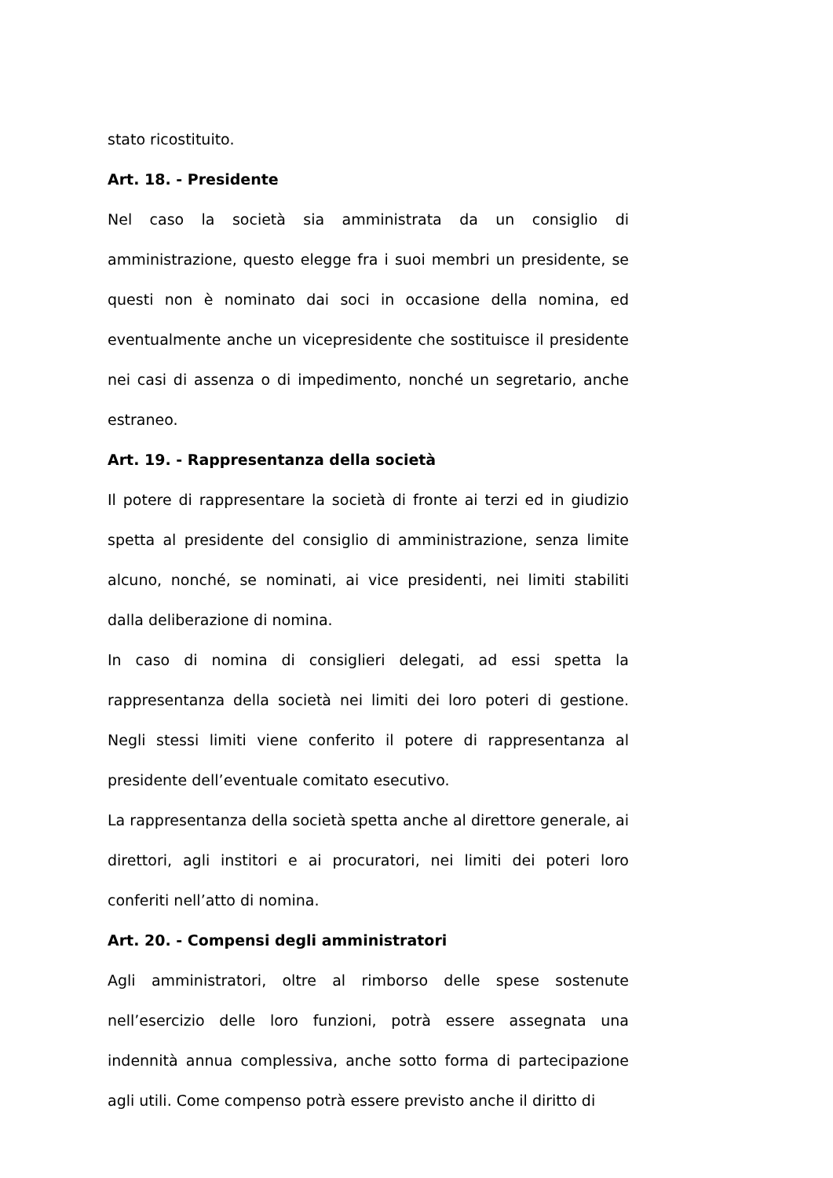stato ricostituito.
Art. 18. - Presidente
Nel caso la società sia amministrata da un consiglio di amministrazione, questo elegge fra i suoi membri un presidente, se questi non è nominato dai soci in occasione della nomina, ed eventualmente anche un vicepresidente che sostituisce il presidente nei casi di assenza o di impedimento, nonché un segretario, anche estraneo.
Art. 19. - Rappresentanza della società
Il potere di rappresentare la società di fronte ai terzi ed in giudizio spetta al presidente del consiglio di amministrazione, senza limite alcuno, nonché, se nominati, ai vice presidenti, nei limiti stabiliti dalla deliberazione di nomina.
In caso di nomina di consiglieri delegati, ad essi spetta la rappresentanza della società nei limiti dei loro poteri di gestione. Negli stessi limiti viene conferito il potere di rappresentanza al presidente dell’eventuale comitato esecutivo.
La rappresentanza della società spetta anche al direttore generale, ai direttori, agli institori e ai procuratori, nei limiti dei poteri loro conferiti nell’atto di nomina.
Art. 20. - Compensi degli amministratori
Agli amministratori, oltre al rimborso delle spese sostenute nell’esercizio delle loro funzioni, potrà essere assegnata una indennità annua complessiva, anche sotto forma di partecipazione agli utili. Come compenso potrà essere previsto anche il diritto di